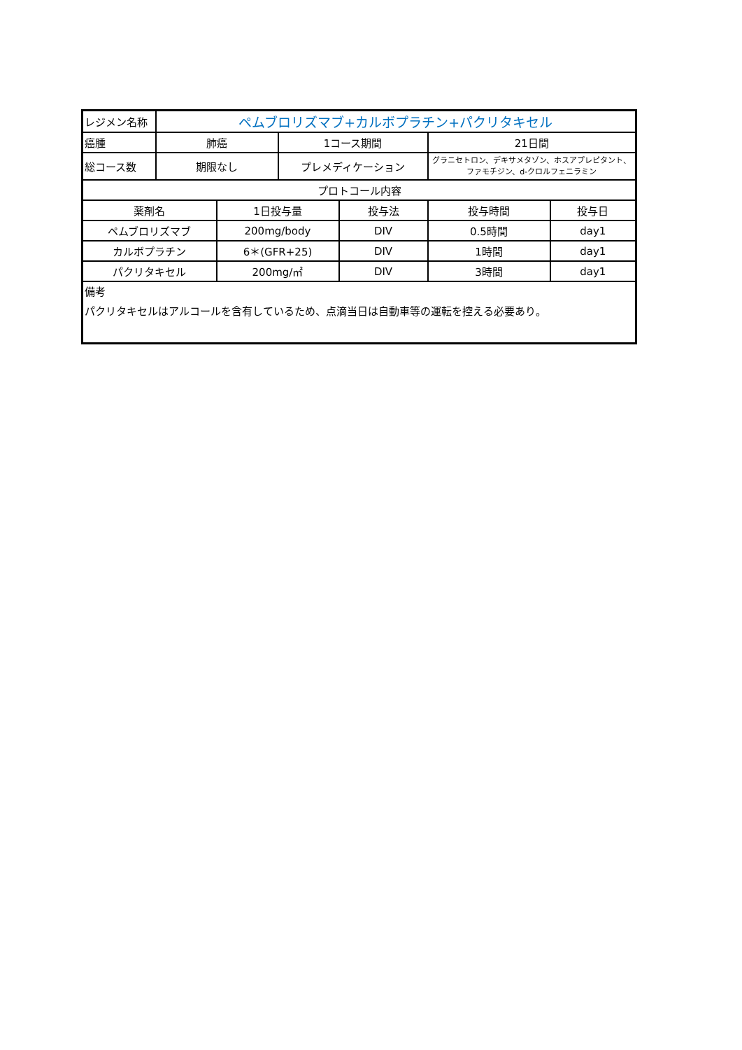| レジメン名称 | ペムブロリズマブ+カルボプラチン+パクリタキセル | | | | | |
| 癌腫 | 肺癌 | | 1コース期間 | | 21日間 | |
| 総コース数 | 期限なし | | プレメディケーション | | グラニセトロン、デキサメタゾン、ホスアプレピタント、 ファモチジン、d-クロルフェニラミン | |
| プロトコール内容 | | | | | | |
| 薬剤名 | | 1日投与量 | | 投与法 | 投与時間 | 投与日 |
| ペムブロリズマブ | | 200mg/body | | DIV | 0.5時間 | day1 |
| カルボプラチン | | 6＊(GFR+25) | | DIV | 1時間 | day1 |
| パクリタキセル | | 200mg/㎡ | | DIV | 3時間 | day1 |
| 備考 パクリタキセルはアルコールを含有しているため、点滴当日は自動車等の運転を控える必要あり。 | | | | | | |